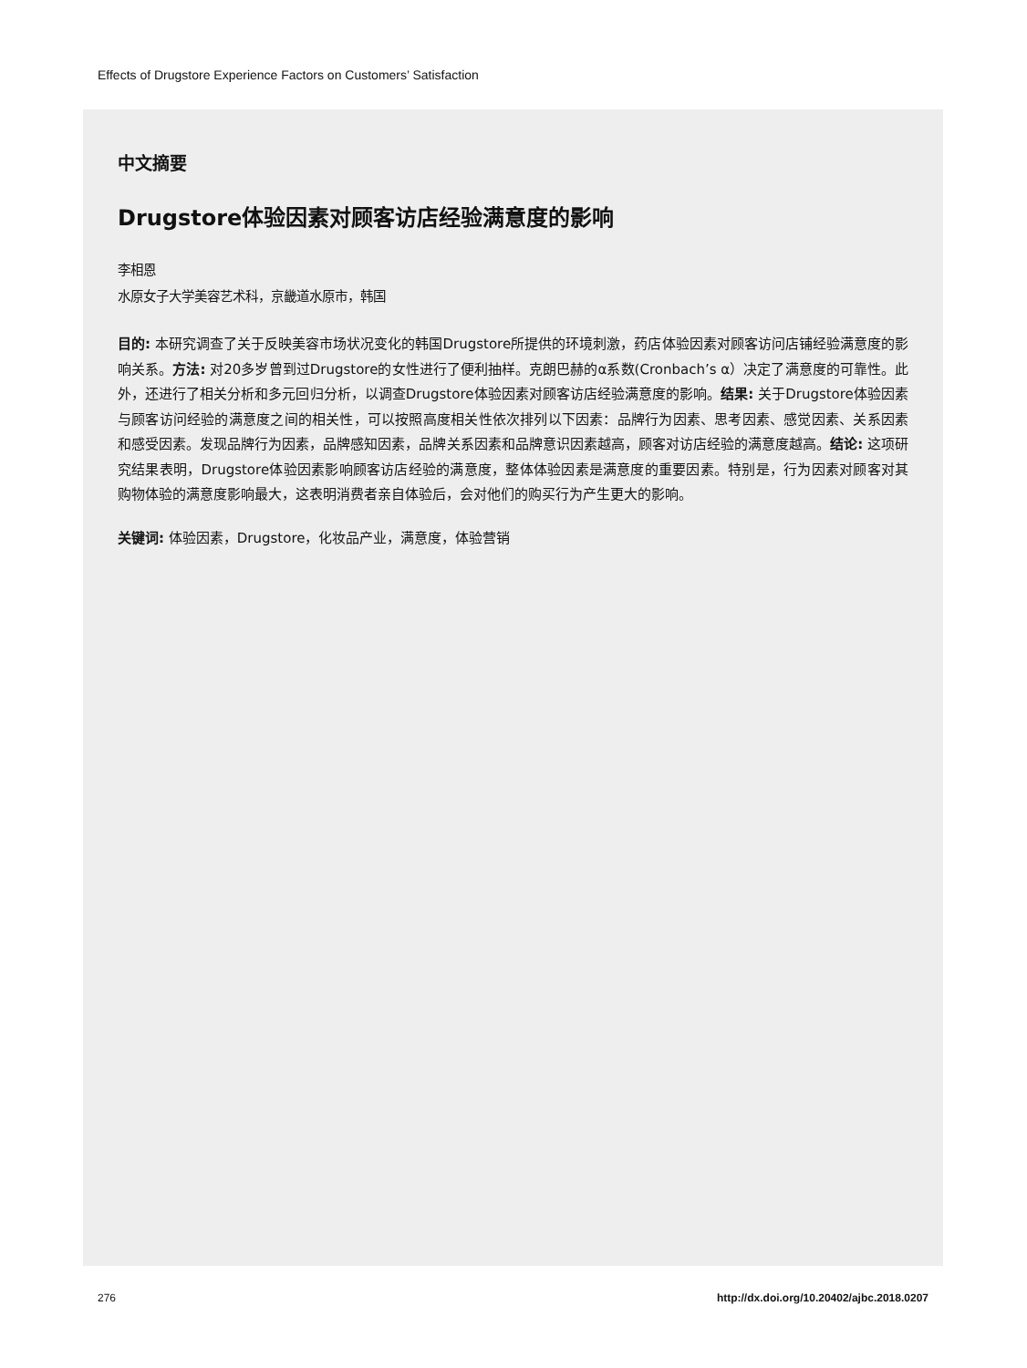Effects of Drugstore Experience Factors on Customers’ Satisfaction
中文摘要
Drugstore体验因素对顾客访店经验满意度的影响
李相恩
水原女子大学美容艺术科，京畿道水原市，韩国
目的: 本研究调查了关于反映美容市场状况变化的韩国Drugstore所提供的环境刺激，药店体验因素对顾客访问店铺经验满意度的影响关系。方法: 对20多岁曾到过Drugstore的女性进行了便利抽样。克朗巴赫的α系数(Cronbach’s α）决定了满意度的可靠性。此外，还进行了相关分析和多元回归分析，以调查Drugstore体验因素对顾客访店经验满意度的影响。结果: 关于Drugstore体验因素与顾客访问经验的满意度之间的相关性，可以按照高度相关性依次排列以下因素：品牌行为因素、思考因素、感觉因素、关系因素和感受因素。发现品牌行为因素，品牌感知因素，品牌关系因素和品牌意识因素越高，顾客对访店经验的满意度越高。结论: 这项研究结果表明，Drugstore体验因素影响顾客访店经验的满意度，整体体验因素是满意度的重要因素。特别是，行为因素对顾客对其购物体验的满意度影响最大，这表明消费者亲自体验后，会对他们的购买行为产生更大的影响。
关键词: 体验因素，Drugstore，化妆品产业，满意度，体验营销
276
http://dx.doi.org/10.20402/ajbc.2018.0207